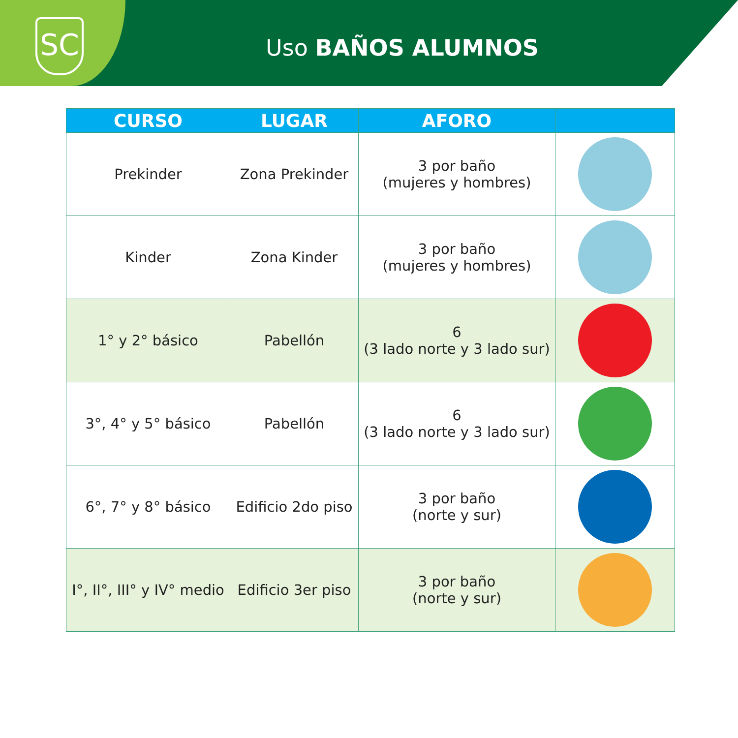SC
Uso BAÑOS ALUMNOS
| CURSO | LUGAR | AFORO | |
| --- | --- | --- | --- |
| Prekinder | Zona Prekinder | 3 por baño (mujeres y hombres) | |
| Kinder | Zona Kinder | 3 por baño (mujeres y hombres) | |
| 1° y 2° básico | Pabellón | 6 (3 lado norte y 3 lado sur) | |
| 3°, 4° y 5° básico | Pabellón | 6 (3 lado norte y 3 lado sur) | |
| 6°, 7° y 8° básico | Edificio 2do piso | 3 por baño (norte y sur) | |
| I°, II°, III° y IV° medio | Edificio 3er piso | 3 por baño (norte y sur) | |